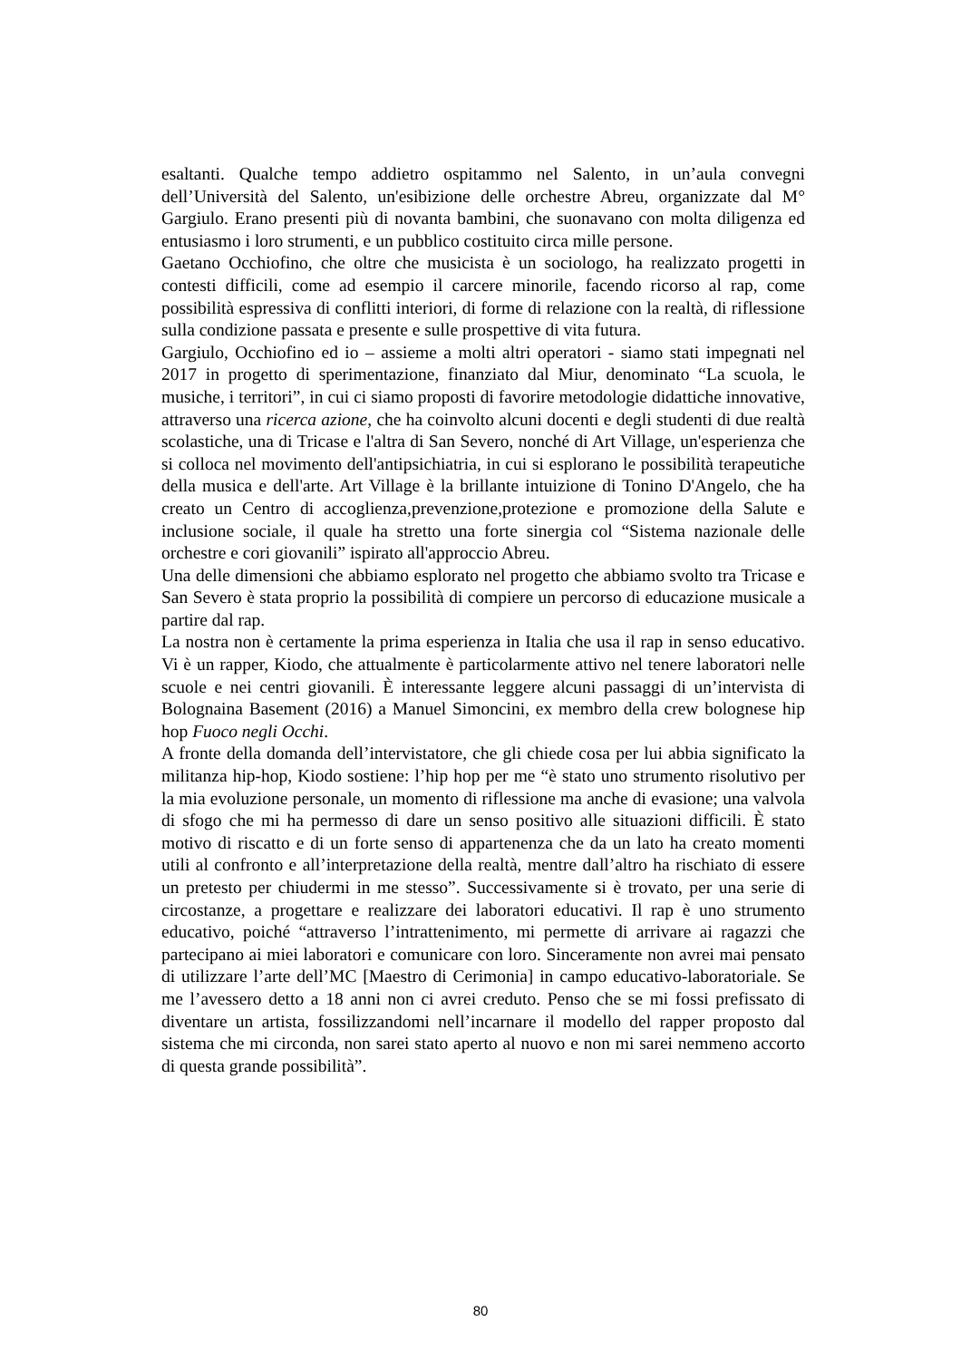esaltanti. Qualche tempo addietro ospitammo nel Salento, in un’aula convegni dell’Università del Salento, un'esibizione delle orchestre Abreu, organizzate dal M° Gargiulo. Erano presenti più di novanta bambini, che suonavano con molta diligenza ed entusiasmo i loro strumenti, e un pubblico costituito circa mille persone.
Gaetano Occhiofino, che oltre che musicista è un sociologo, ha realizzato progetti in contesti difficili, come ad esempio il carcere minorile, facendo ricorso al rap, come possibilità espressiva di conflitti interiori, di forme di relazione con la realtà, di riflessione sulla condizione passata e presente e sulle prospettive di vita futura.
Gargiulo, Occhiofino ed io – assieme a molti altri operatori - siamo stati impegnati nel 2017 in progetto di sperimentazione, finanziato dal Miur, denominato “La scuola, le musiche, i territori”, in cui ci siamo proposti di favorire metodologie didattiche innovative, attraverso una ricerca azione, che ha coinvolto alcuni docenti e degli studenti di due realtà scolastiche, una di Tricase e l'altra di San Severo, nonché di Art Village, un'esperienza che si colloca nel movimento dell'antipsichiatria, in cui si esplorano le possibilità terapeutiche della musica e dell'arte. Art Village è la brillante intuizione di Tonino D'Angelo, che ha creato un Centro di accoglienza,prevenzione,protezione e promozione della Salute e inclusione sociale, il quale ha stretto una forte sinergia col “Sistema nazionale delle orchestre e cori giovanili” ispirato all'approccio Abreu.
Una delle dimensioni che abbiamo esplorato nel progetto che abbiamo svolto tra Tricase e San Severo è stata proprio la possibilità di compiere un percorso di educazione musicale a partire dal rap.
La nostra non è certamente la prima esperienza in Italia che usa il rap in senso educativo. Vi è un rapper, Kiodo, che attualmente è particolarmente attivo nel tenere laboratori nelle scuole e nei centri giovanili. È interessante leggere alcuni passaggi di un’intervista di Bolognaina Basement (2016) a Manuel Simoncini, ex membro della crew bolognese hip hop Fuoco negli Occhi.
A fronte della domanda dell’intervistatore, che gli chiede cosa per lui abbia significato la militanza hip-hop, Kiodo sostiene: l’hip hop per me “è stato uno strumento risolutivo per la mia evoluzione personale, un momento di riflessione ma anche di evasione; una valvola di sfogo che mi ha permesso di dare un senso positivo alle situazioni difficili. È stato motivo di riscatto e di un forte senso di appartenenza che da un lato ha creato momenti utili al confronto e all’interpretazione della realtà, mentre dall’altro ha rischiato di essere un pretesto per chiudermi in me stesso”. Successivamente si è trovato, per una serie di circostanze, a progettare e realizzare dei laboratori educativi. Il rap è uno strumento educativo, poiché “attraverso l’intrattenimento, mi permette di arrivare ai ragazzi che partecipano ai miei laboratori e comunicare con loro. Sinceramente non avrei mai pensato di utilizzare l’arte dell’MC [Maestro di Cerimonia] in campo educativo-laboratoriale. Se me l’avessero detto a 18 anni non ci avrei creduto. Penso che se mi fossi prefissato di diventare un artista, fossilizzandomi nell’incarnare il modello del rapper proposto dal sistema che mi circonda, non sarei stato aperto al nuovo e non mi sarei nemmeno accorto di questa grande possibilità”.
80